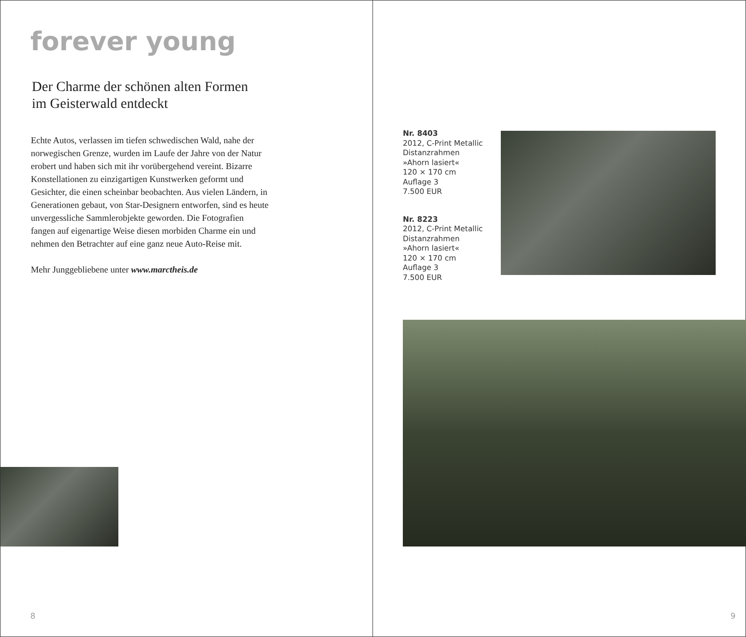forever young
Der Charme der schönen alten Formen
im Geisterwald entdeckt
Echte Autos, verlassen im tiefen schwedischen Wald, nahe der norwegischen Grenze, wurden im Laufe der Jahre von der Natur erobert und haben sich mit ihr vorübergehend vereint. Bizarre Konstellationen zu einzigartigen Kunstwerken geformt und Gesichter, die einen scheinbar beobachten. Aus vielen Ländern, in Generationen gebaut, von Star-Designern entworfen, sind es heute unvergessliche Sammlerobjekte geworden. Die Fotografien fangen auf eigenartige Weise diesen morbiden Charme ein und nehmen den Betrachter auf eine ganz neue Auto-Reise mit.
Mehr Junggebliebene unter www.marctheis.de
8
Nr. 8403
2012, C-Print Metallic
Distanzrahmen
»Ahorn lasiert«
120 × 170 cm
Auflage 3
7.500 EUR
Nr. 8223
2012, C-Print Metallic
Distanzrahmen
»Ahorn lasiert«
120 × 170 cm
Auflage 3
7.500 EUR
9